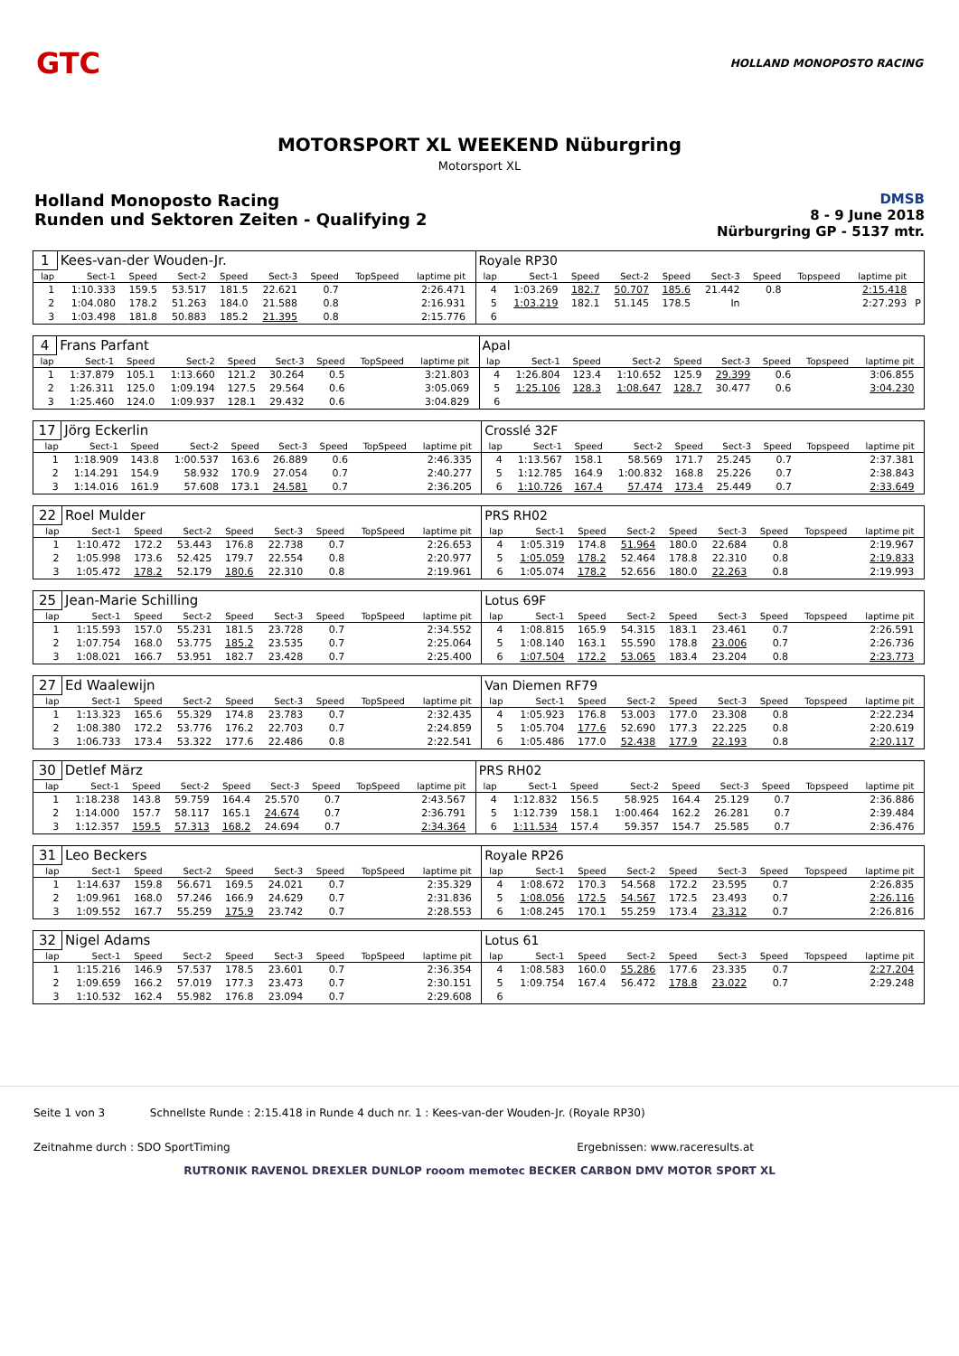GTC HOLLAND MONOPOSTO RACING
MOTORSPORT XL WEEKEND Nüburgring
Motorsport XL
Holland Monoposto Racing
Runden und Sektoren Zeiten - Qualifying 2
DMSB
8 - 9 June 2018
Nürburgring GP - 5137 mtr.
| 1 | Kees-van-der Wouden-Jr. | | | | | | | | | Royale RP30 | | | | | | | | | |
| lap | Sect-1 | Speed | Sect-2 | Speed | Sect-3 | Speed | TopSpeed | laptime pit | | lap | Sect-1 | Speed | Sect-2 | Speed | Sect-3 | Speed | Topspeed | laptime pit | |
| 1 | 1:10.333 | 159.5 | 53.517 | 181.5 | 22.621 | 0.7 | | 2:26.471 | | 4 | 1:03.269 | 182.7 | 50.707 | 185.6 | 21.442 | 0.8 | | 2:15.418 | |
| 2 | 1:04.080 | 178.2 | 51.263 | 184.0 | 21.588 | 0.8 | | 2:16.931 | | 5 | 1:03.219 | 182.1 | 51.145 | 178.5 | In | | | 2:27.293 | P |
| 3 | 1:03.498 | 181.8 | 50.883 | 185.2 | 21.395 | 0.8 | | 2:15.776 | | 6 | | | | | | | | | |
| 4 | Frans Parfant | | | | | | | | | Apal | | | | | | | | | |
| lap | Sect-1 | Speed | Sect-2 | Speed | Sect-3 | Speed | TopSpeed | laptime pit | | lap | Sect-1 | Speed | Sect-2 | Speed | Sect-3 | Speed | Topspeed | laptime pit | |
| 1 | 1:37.879 | 105.1 | 1:13.660 | 121.2 | 30.264 | 0.5 | | 3:21.803 | | 4 | 1:26.804 | 123.4 | 1:10.652 | 125.9 | 29.399 | 0.6 | | 3:06.855 | |
| 2 | 1:26.311 | 125.0 | 1:09.194 | 127.5 | 29.564 | 0.6 | | 3:05.069 | | 5 | 1:25.106 | 128.3 | 1:08.647 | 128.7 | 30.477 | 0.6 | | 3:04.230 | |
| 3 | 1:25.460 | 124.0 | 1:09.937 | 128.1 | 29.432 | 0.6 | | 3:04.829 | | 6 | | | | | | | | | |
| 17 | Jörg Eckerlin | | | | | | | | | Crosslé 32F | | | | | | | | | |
| lap | Sect-1 | Speed | Sect-2 | Speed | Sect-3 | Speed | TopSpeed | laptime pit | | lap | Sect-1 | Speed | Sect-2 | Speed | Sect-3 | Speed | Topspeed | laptime pit | |
| 1 | 1:18.909 | 143.8 | 1:00.537 | 163.6 | 26.889 | 0.6 | | 2:46.335 | | 4 | 1:13.567 | 158.1 | 58.569 | 171.7 | 25.245 | 0.7 | | 2:37.381 | |
| 2 | 1:14.291 | 154.9 | 58.932 | 170.9 | 27.054 | 0.7 | | 2:40.277 | | 5 | 1:12.785 | 164.9 | 1:00.832 | 168.8 | 25.226 | 0.7 | | 2:38.843 | |
| 3 | 1:14.016 | 161.9 | 57.608 | 173.1 | 24.581 | 0.7 | | 2:36.205 | | 6 | 1:10.726 | 167.4 | 57.474 | 173.4 | 25.449 | 0.7 | | 2:33.649 | |
| 22 | Roel Mulder | | | | | | | | | PRS RH02 | | | | | | | | | |
| lap | Sect-1 | Speed | Sect-2 | Speed | Sect-3 | Speed | TopSpeed | laptime pit | | lap | Sect-1 | Speed | Sect-2 | Speed | Sect-3 | Speed | Topspeed | laptime pit | |
| 1 | 1:10.472 | 172.2 | 53.443 | 176.8 | 22.738 | 0.7 | | 2:26.653 | | 4 | 1:05.319 | 174.8 | 51.964 | 180.0 | 22.684 | 0.8 | | 2:19.967 | |
| 2 | 1:05.998 | 173.6 | 52.425 | 179.7 | 22.554 | 0.8 | | 2:20.977 | | 5 | 1:05.059 | 178.2 | 52.464 | 178.8 | 22.310 | 0.8 | | 2:19.833 | |
| 3 | 1:05.472 | 178.2 | 52.179 | 180.6 | 22.310 | 0.8 | | 2:19.961 | | 6 | 1:05.074 | 178.2 | 52.656 | 180.0 | 22.263 | 0.8 | | 2:19.993 | |
| 25 | Jean-Marie Schilling | | | | | | | | | Lotus 69F | | | | | | | | | |
| lap | Sect-1 | Speed | Sect-2 | Speed | Sect-3 | Speed | TopSpeed | laptime pit | | lap | Sect-1 | Speed | Sect-2 | Speed | Sect-3 | Speed | Topspeed | laptime pit | |
| 1 | 1:15.593 | 157.0 | 55.231 | 181.5 | 23.728 | 0.7 | | 2:34.552 | | 4 | 1:08.815 | 165.9 | 54.315 | 183.1 | 23.461 | 0.7 | | 2:26.591 | |
| 2 | 1:07.754 | 168.0 | 53.775 | 185.2 | 23.535 | 0.7 | | 2:25.064 | | 5 | 1:08.140 | 163.1 | 55.590 | 178.8 | 23.006 | 0.7 | | 2:26.736 | |
| 3 | 1:08.021 | 166.7 | 53.951 | 182.7 | 23.428 | 0.7 | | 2:25.400 | | 6 | 1:07.504 | 172.2 | 53.065 | 183.4 | 23.204 | 0.8 | | 2:23.773 | |
| 27 | Ed Waalewijn | | | | | | | | | Van Diemen RF79 | | | | | | | | | |
| lap | Sect-1 | Speed | Sect-2 | Speed | Sect-3 | Speed | TopSpeed | laptime pit | | lap | Sect-1 | Speed | Sect-2 | Speed | Sect-3 | Speed | Topspeed | laptime pit | |
| 1 | 1:13.323 | 165.6 | 55.329 | 174.8 | 23.783 | 0.7 | | 2:32.435 | | 4 | 1:05.923 | 176.8 | 53.003 | 177.0 | 23.308 | 0.8 | | 2:22.234 | |
| 2 | 1:08.380 | 172.2 | 53.776 | 176.2 | 22.703 | 0.7 | | 2:24.859 | | 5 | 1:05.704 | 177.6 | 52.690 | 177.3 | 22.225 | 0.8 | | 2:20.619 | |
| 3 | 1:06.733 | 173.4 | 53.322 | 177.6 | 22.486 | 0.8 | | 2:22.541 | | 6 | 1:05.486 | 177.0 | 52.438 | 177.9 | 22.193 | 0.8 | | 2:20.117 | |
| 30 | Detlef März | | | | | | | | | PRS RH02 | | | | | | | | | |
| lap | Sect-1 | Speed | Sect-2 | Speed | Sect-3 | Speed | TopSpeed | laptime pit | | lap | Sect-1 | Speed | Sect-2 | Speed | Sect-3 | Speed | Topspeed | laptime pit | |
| 1 | 1:18.238 | 143.8 | 59.759 | 164.4 | 25.570 | 0.7 | | 2:43.567 | | 4 | 1:12.832 | 156.5 | 58.925 | 164.4 | 25.129 | 0.7 | | 2:36.886 | |
| 2 | 1:14.000 | 157.7 | 58.117 | 165.1 | 24.674 | 0.7 | | 2:36.791 | | 5 | 1:12.739 | 158.1 | 1:00.464 | 162.2 | 26.281 | 0.7 | | 2:39.484 | |
| 3 | 1:12.357 | 159.5 | 57.313 | 168.2 | 24.694 | 0.7 | | 2:34.364 | | 6 | 1:11.534 | 157.4 | 59.357 | 154.7 | 25.585 | 0.7 | | 2:36.476 | |
| 31 | Leo Beckers | | | | | | | | | Royale RP26 | | | | | | | | | |
| lap | Sect-1 | Speed | Sect-2 | Speed | Sect-3 | Speed | TopSpeed | laptime pit | | lap | Sect-1 | Speed | Sect-2 | Speed | Sect-3 | Speed | Topspeed | laptime pit | |
| 1 | 1:14.637 | 159.8 | 56.671 | 169.5 | 24.021 | 0.7 | | 2:35.329 | | 4 | 1:08.672 | 170.3 | 54.568 | 172.2 | 23.595 | 0.7 | | 2:26.835 | |
| 2 | 1:09.961 | 168.0 | 57.246 | 166.9 | 24.629 | 0.7 | | 2:31.836 | | 5 | 1:08.056 | 172.5 | 54.567 | 172.5 | 23.493 | 0.7 | | 2:26.116 | |
| 3 | 1:09.552 | 167.7 | 55.259 | 175.9 | 23.742 | 0.7 | | 2:28.553 | | 6 | 1:08.245 | 170.1 | 55.259 | 173.4 | 23.312 | 0.7 | | 2:26.816 | |
| 32 | Nigel Adams | | | | | | | | | Lotus 61 | | | | | | | | | |
| lap | Sect-1 | Speed | Sect-2 | Speed | Sect-3 | Speed | TopSpeed | laptime pit | | lap | Sect-1 | Speed | Sect-2 | Speed | Sect-3 | Speed | Topspeed | laptime pit | |
| 1 | 1:15.216 | 146.9 | 57.537 | 178.5 | 23.601 | 0.7 | | 2:36.354 | | 4 | 1:08.583 | 160.0 | 55.286 | 177.6 | 23.335 | 0.7 | | 2:27.204 | |
| 2 | 1:09.659 | 166.2 | 57.019 | 177.3 | 23.473 | 0.7 | | 2:30.151 | | 5 | 1:09.754 | 167.4 | 56.472 | 178.8 | 23.022 | 0.7 | | 2:29.248 | |
| 3 | 1:10.532 | 162.4 | 55.982 | 176.8 | 23.094 | 0.7 | | 2:29.608 | | 6 | | | | | | | | | |
Seite 1 von 3 Schnellste Runde : 2:15.418 in Runde 4 duch nr. 1 : Kees-van-der Wouden-Jr. (Royale RP30)
Zeitnahme durch : SDO SportTiming Ergebnissen: www.raceresults.at
RUTRONIK RAVENOL DREXLER DUNLOP rooom memotec BECKER CARBON DMV MOTOR SPORT XL